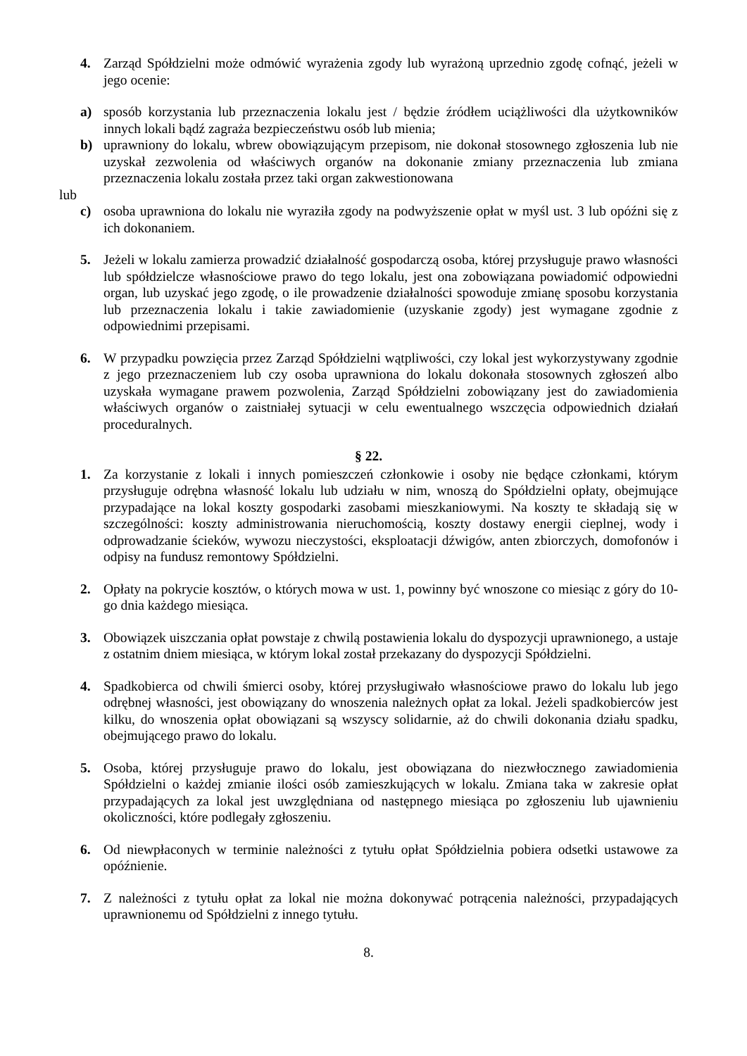4. Zarząd Spółdzielni może odmówić wyrażenia zgody lub wyrażoną uprzednio zgodę cofnąć, jeżeli w jego ocenie:
a) sposób korzystania lub przeznaczenia lokalu jest / będzie źródłem uciążliwości dla użytkowników innych lokali bądź zagraża bezpieczeństwu osób lub mienia;
b) uprawniony do lokalu, wbrew obowiązującym przepisom, nie dokonał stosownego zgłoszenia lub nie uzyskał zezwolenia od właściwych organów na dokonanie zmiany przeznaczenia lub zmiana przeznaczenia lokalu została przez taki organ zakwestionowana
lub
c) osoba uprawniona do lokalu nie wyraziła zgody na podwyższenie opłat w myśl ust. 3 lub opóźni się z ich dokonaniem.
5. Jeżeli w lokalu zamierza prowadzić działalność gospodarczą osoba, której przysługuje prawo własności lub spółdzielcze własnościowe prawo do tego lokalu, jest ona zobowiązana powiadomić odpowiedni organ, lub uzyskać jego zgodę, o ile prowadzenie działalności spowoduje zmianę sposobu korzystania lub przeznaczenia lokalu i takie zawiadomienie (uzyskanie zgody) jest wymagane zgodnie z odpowiednimi przepisami.
6. W przypadku powzięcia przez Zarząd Spółdzielni wątpliwości, czy lokal jest wykorzystywany zgodnie z jego przeznaczeniem lub czy osoba uprawniona do lokalu dokonała stosownych zgłoszeń albo uzyskała wymagane prawem pozwolenia, Zarząd Spółdzielni zobowiązany jest do zawiadomienia właściwych organów o zaistniałej sytuacji w celu ewentualnego wszczęcia odpowiednich działań proceduralnych.
§ 22.
1. Za korzystanie z lokali i innych pomieszczeń członkowie i osoby nie będące członkami, którym przysługuje odrębna własność lokalu lub udziału w nim, wnoszą do Spółdzielni opłaty, obejmujące przypadające na lokal koszty gospodarki zasobami mieszkaniowymi. Na koszty te składają się w szczególności: koszty administrowania nieruchomością, koszty dostawy energii cieplnej, wody i odprowadzanie ścieków, wywozu nieczystości, eksploatacji dźwigów, anten zbiorczych, domofonów i odpisy na fundusz remontowy Spółdzielni.
2. Opłaty na pokrycie kosztów, o których mowa w ust. 1, powinny być wnoszone co miesiąc z góry do 10-go dnia każdego miesiąca.
3. Obowiązek uiszczania opłat powstaje z chwilą postawienia lokalu do dyspozycji uprawnionego, a ustaje z ostatnim dniem miesiąca, w którym lokal został przekazany do dyspozycji Spółdzielni.
4. Spadkobierca od chwili śmierci osoby, której przysługiwało własnościowe prawo do lokalu lub jego odrębnej własności, jest obowiązany do wnoszenia należnych opłat za lokal. Jeżeli spadkobierców jest kilku, do wnoszenia opłat obowiązani są wszyscy solidarnie, aż do chwili dokonania działu spadku, obejmującego prawo do lokalu.
5. Osoba, której przysługuje prawo do lokalu, jest obowiązana do niezwłocznego zawiadomienia Spółdzielni o każdej zmianie ilości osób zamieszkujących w lokalu. Zmiana taka w zakresie opłat przypadających za lokal jest uwzględniana od następnego miesiąca po zgłoszeniu lub ujawnieniu okoliczności, które podlegały zgłoszeniu.
6. Od niewpłaconych w terminie należności z tytułu opłat Spółdzielnia pobiera odsetki ustawowe za opóźnienie.
7. Z należności z tytułu opłat za lokal nie można dokonywać potrącenia należności, przypadających uprawnionemu od Spółdzielni z innego tytułu.
8.